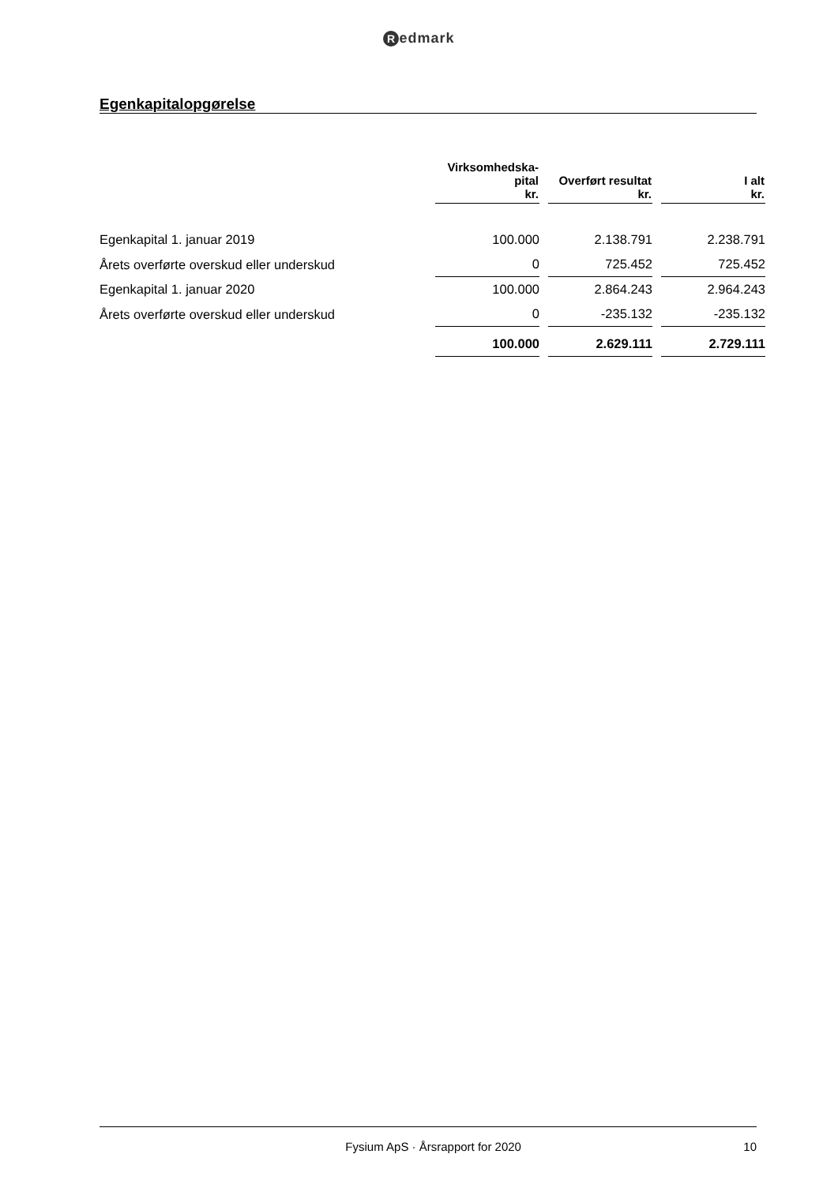Redmark
Egenkapitalopgørelse
| | Virksomhedska- pital kr. | Overført resultat kr. | I alt kr. |
| --- | --- | --- | --- |
| Egenkapital 1. januar 2019 | 100.000 | 2.138.791 | 2.238.791 |
| Årets overførte overskud eller underskud | 0 | 725.452 | 725.452 |
| Egenkapital 1. januar 2020 | 100.000 | 2.864.243 | 2.964.243 |
| Årets overførte overskud eller underskud | 0 | -235.132 | -235.132 |
| | 100.000 | 2.629.111 | 2.729.111 |
Fysium ApS · Årsrapport for 2020
10